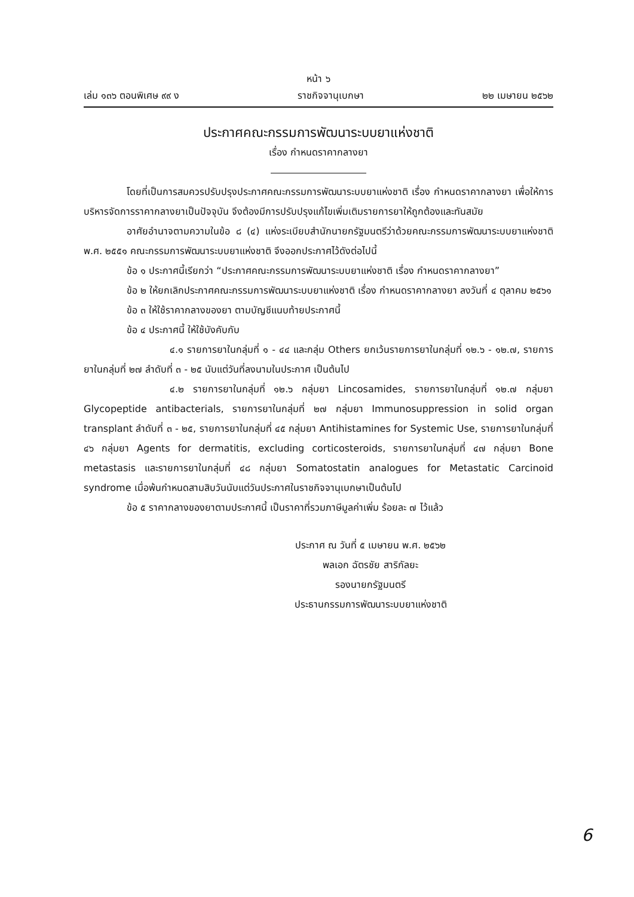หน้า ๖
เล่ม ๑๓๖ ตอนพิเศษ ๙๙ ง ราชกิจจานุเบกษา ๒๒ เมษายน ๒๕๖๒
ประกาศคณะกรรมการพัฒนาระบบยาแห่งชาติ
เรื่อง กำหนดราคากลางยา
โดยที่เป็นการสมควรปรับปรุงประกาศคณะกรรมการพัฒนาระบบยาแห่งชาติ เรื่อง กำหนดราคากลางยา เพื่อให้การบริหารจัดการราคากลางยาเป็นปัจจุบัน จึงต้องมีการปรับปรุงแก้ไขเพิ่มเติมรายการยาให้ถูกต้องและทันสมัย
อาศัยอำนาจตามความในข้อ ๘ (๔) แห่งระเบียบสำนักนายกรัฐมนตรีว่าด้วยคณะกรรมการพัฒนาระบบยาแห่งชาติ พ.ศ. ๒๕๕๑ คณะกรรมการพัฒนาระบบยาแห่งชาติ จึงออกประกาศไว้ดังต่อไปนี้
ข้อ ๑ ประกาศนี้เรียกว่า “ประกาศคณะกรรมการพัฒนาระบบยาแห่งชาติ เรื่อง กำหนดราคากลางยา”
ข้อ ๒ ให้ยกเลิกประกาศคณะกรรมการพัฒนาระบบยาแห่งชาติ เรื่อง กำหนดราคากลางยา ลงวันที่ ๔ ตุลาคม ๒๕๖๑
ข้อ ๓ ให้ใช้ราคากลางของยา ตามบัญชีแนบท้ายประกาศนี้
ข้อ ๔ ประกาศนี้ ให้ใช้บังคับกับ
๔.๑ รายการยาในกลุ่มที่ ๑ - ๔๔ และกลุ่ม Others ยกเว้นรายการยาในกลุ่มที่ ๑๒.๖ - ๑๒.๗, รายการยาในกลุ่มที่ ๒๗ ลำดับที่ ๓ - ๒๕ นับแต่วันที่ลงนามในประกาศ เป็นต้นไป
๔.๒ รายการยาในกลุ่มที่ ๑๒.๖ กลุ่มยา Lincosamides, รายการยาในกลุ่มที่ ๑๒.๗ กลุ่มยา Glycopeptide antibacterials, รายการยาในกลุ่มที่ ๒๗ กลุ่มยา Immunosuppression in solid organ transplant ลำดับที่ ๓ - ๒๕, รายการยาในกลุ่มที่ ๔๕ กลุ่มยา Antihistamines for Systemic Use, รายการยาในกลุ่มที่ ๔๖ กลุ่มยา Agents for dermatitis, excluding corticosteroids, รายการยาในกลุ่มที่ ๔๗ กลุ่มยา Bone metastasis และรายการยาในกลุ่มที่ ๔๘ กลุ่มยา Somatostatin analogues for Metastatic Carcinoid syndrome เมื่อพ้นกำหนดสามสิบวันนับแต่วันประกาศในราชกิจจานุเบกษาเป็นต้นไป
ข้อ ๕ ราคากลางของยาตามประกาศนี้ เป็นราคาที่รวมภาษีมูลค่าเพิ่ม ร้อยละ ๗ ไว้แล้ว
ประกาศ ณ วันที่ ๕ เมษายน พ.ศ. ๒๕๖๒
พลเอก ฉัตรชัย สาริกัลยะ
รองนายกรัฐมนตรี
ประธานกรรมการพัฒนาระบบยาแห่งชาติ
6